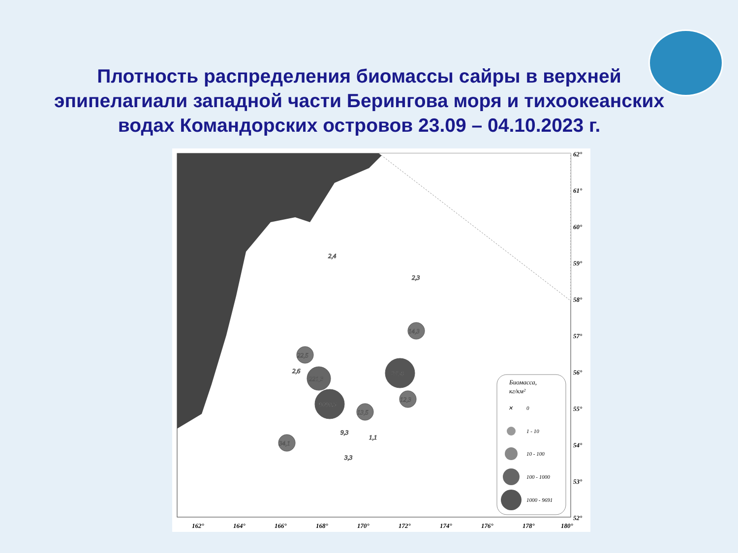Плотность распределения биомассы сайры в верхней эпипелагиали западной части Берингова моря и тихоокеанских водах Командорских островов 23.09 – 04.10.2023 г.
9690,5
2458
221,3
22,5
14,3
12,3
13,5
34,1
2,6
2,4
2,3
9,3
1,1
3,3
Биомасса,
кг/км²
✕
0
1 - 10
10 - 100
100 - 1000
1000 - 9691
62°
61°
60°
59°
58°
57°
56°
55°
54°
53°
52°
162°
164°
166°
168°
170°
172°
174°
176°
178°
180°